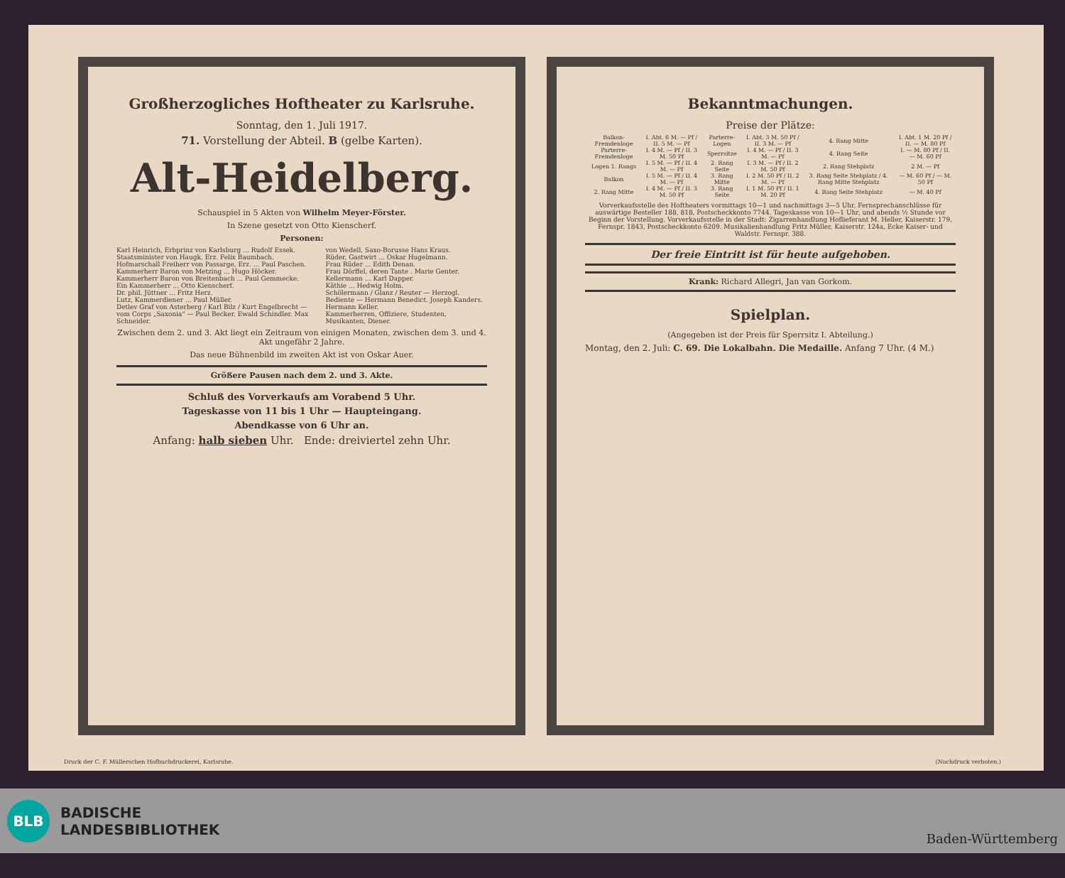Großherzogliches Hoftheater zu Karlsruhe.
Sonntag, den 1. Juli 1917.
71. Vorstellung der Abteil. B (gelbe Karten).
Alt-Heidelberg.
Schauspiel in 5 Akten von Wilhelm Meyer-Förster.
In Szene gesetzt von Otto Kienscherf.
Personen:
Karl Heinrich, Erbprinz von Karlsburg ... Rudolf Essek.
Staatsminister von Haugk, Erz. Felix Baumbach.
Hofmarschall Freiherr von Passarge, Erz. ... Paul Paschen.
Kammerherr Baron von Metzing ... Hugo Höcker.
Kammerherr Baron von Breitenbach ... Paul Gemmecke.
Ein Kammerherr ... Otto Kienscherf.
Dr. phil. Jüttner ... Fritz Herz.
Lutz, Kammerdiener ... Paul Müller.
Detlev Graf von Asterberg / Karl Bilz / Kurt Engelbrecht — vom Corps „Saxonia" — Paul Becker. Ewald Schindler. Max Schneider.
von Wedell, Saxo-Borusse Hans Kraus.
Rüder, Gastwirt ... Oskar Hugelmann.
Frau Rüder ... Edith Denan.
Frau Dörffel, deren Tante . Marie Genter.
Kellermann ... Karl Dapper.
Käthie ... Hedwig Holm.
Schölermann / Glanz / Reuter — Herzogl. Bediente — Hermann Benedict. Joseph Kanders. Hermann Keller.
Kammerherren, Offiziere, Studenten, Musikanten, Diener.
Zwischen dem 2. und 3. Akt liegt ein Zeitraum von einigen Monaten, zwischen dem 3. und 4. Akt ungefähr 2 Jahre.
Das neue Bühnenbild im zweiten Akt ist von Oskar Auer.
Größere Pausen nach dem 2. und 3. Akte.
Schluß des Vorverkaufs am Vorabend 5 Uhr.
Tageskasse von 11 bis 1 Uhr — Haupteingang.
Abendkasse von 6 Uhr an.
Anfang: halb sieben Uhr. Ende: dreiviertel zehn Uhr.
Bekanntmachungen.
Preise der Plätze:
| Balkon-Fremdenloge | I. Abt. 6 M. — Pf / II. 5 M. — Pf | Parterre-Logen | I. Abt. 3 M. 50 Pf / II. 3 M. — Pf | 4. Rang Mitte | I. Abt. 1 M. 20 Pf / II. — M. 80 Pf |
| Parterre-Fremdenloge | I. 4 M. — Pf / II. 3 M. 50 Pf | Sperrsitze | I. 4 M. — Pf / II. 3 M. — Pf | 4. Rang Seite | I. — M. 80 Pf / II. — M. 60 Pf |
| Logen 1. Rangs | I. 5 M. — Pf / II. 4 M. — Pf | 2. Rang Seite | I. 3 M. — Pf / II. 2 M. 50 Pf | 2. Rang Stehplatz | 2 M. — Pf |
| Balkon | I. 5 M. — Pf / II. 4 M. — Pf | 3. Rang Mitte | I. 2 M. 50 Pf / II. 2 M. — Pf | 3. Rang Seite Stehplatz / 4. Rang Mitte Stehplatz | — M. 60 Pf / — M. 50 Pf |
| 2. Rang Mitte | I. 4 M. — Pf / II. 3 M. 50 Pf | 3. Rang Seite | I. 1 M. 50 Pf / II. 1 M. 20 Pf | 4. Rang Seite Stehplatz | — M. 40 Pf |
Vorverkaufsstelle des Hoftheaters vormittags 10—1 und nachmittags 3—5 Uhr, Fernsprechanschlüsse für auswärtige Besteller 188, 818, Postscheckkonto 7744. Tageskasse von 10—1 Uhr, und abends ½ Stunde vor Beginn der Vorstellung. Vorverkaufsstelle in der Stadt: Zigarrenhandlung Hoflieferant M. Heller, Kaiserstr. 179, Fernspr. 1843, Postscheckkonto 6209. Musikalienhandlung Fritz Müller, Kaiserstr. 124a, Ecke Kaiser- und Waldstr. Fernspr. 388.
Der freie Eintritt ist für heute aufgehoben.
Krank: Richard Allegri, Jan van Gorkom.
Spielplan.
(Angegeben ist der Preis für Sperrsitz I. Abteilung.)
Montag, den 2. Juli: C. 69. Die Lokalbahn. Die Medaille. Anfang 7 Uhr. (4 M.)
Druck der C. F. Müllerschen Hofbuchdruckerei, Karlsruhe. (Nachdruck verboten.)
BLB
BADISCHE
LANDESBIBLIOTHEK
Baden-Württemberg